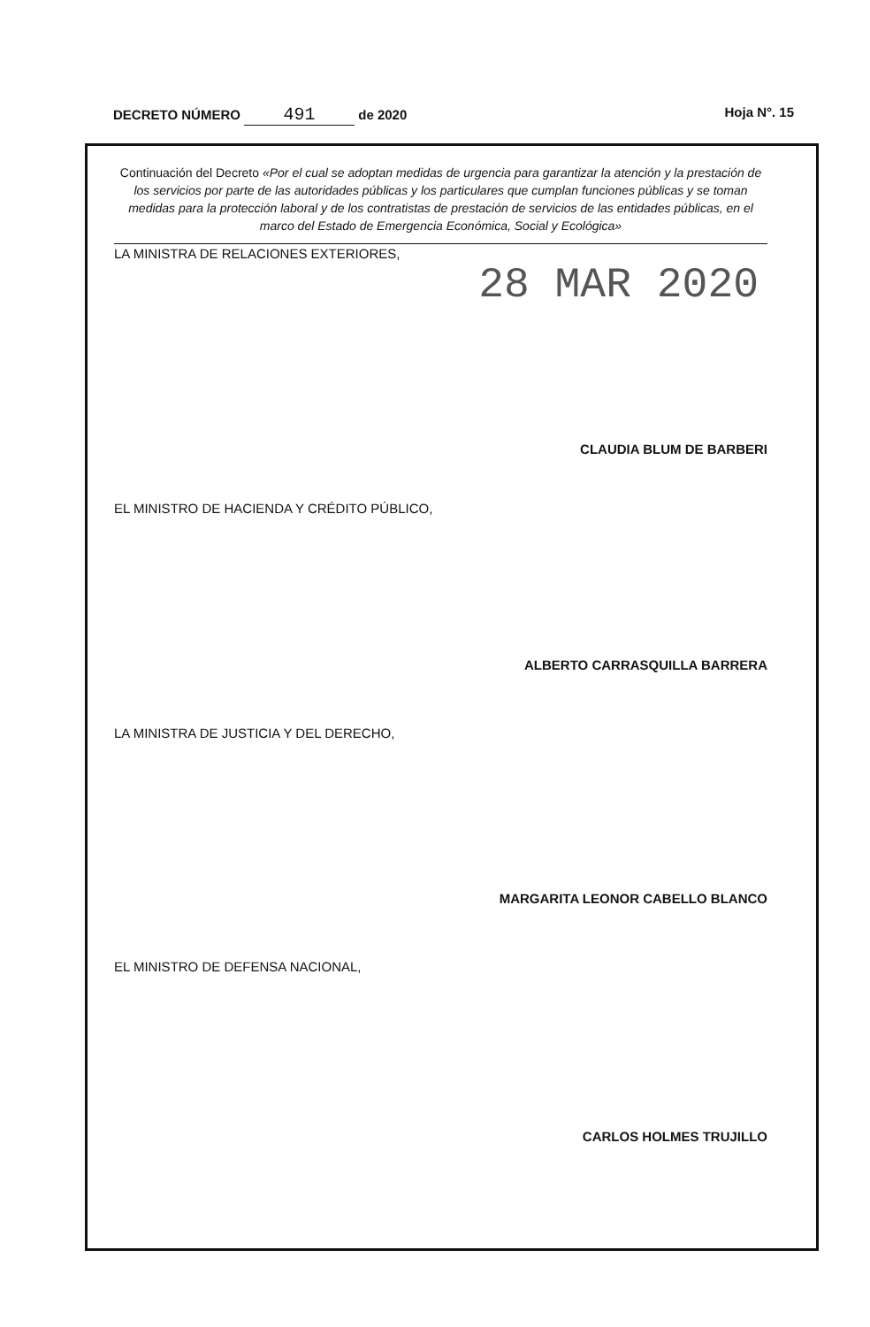DECRETO NÚMERO 491 de 2020 Hoja N°. 15
Continuación del Decreto «Por el cual se adoptan medidas de urgencia para garantizar la atención y la prestación de los servicios por parte de las autoridades públicas y los particulares que cumplan funciones públicas y se toman medidas para la protección laboral y de los contratistas de prestación de servicios de las entidades públicas, en el marco del Estado de Emergencia Económica, Social y Ecológica»
LA MINISTRA DE RELACIONES EXTERIORES,
28 MAR 2020
CLAUDIA BLUM DE BARBERI
EL MINISTRO DE HACIENDA Y CRÉDITO PÚBLICO,
ALBERTO CARRASQUILLA BARRERA
LA MINISTRA DE JUSTICIA Y DEL DERECHO,
MARGARITA LEONOR CABELLO BLANCO
EL MINISTRO DE DEFENSA NACIONAL,
CARLOS HOLMES TRUJILLO